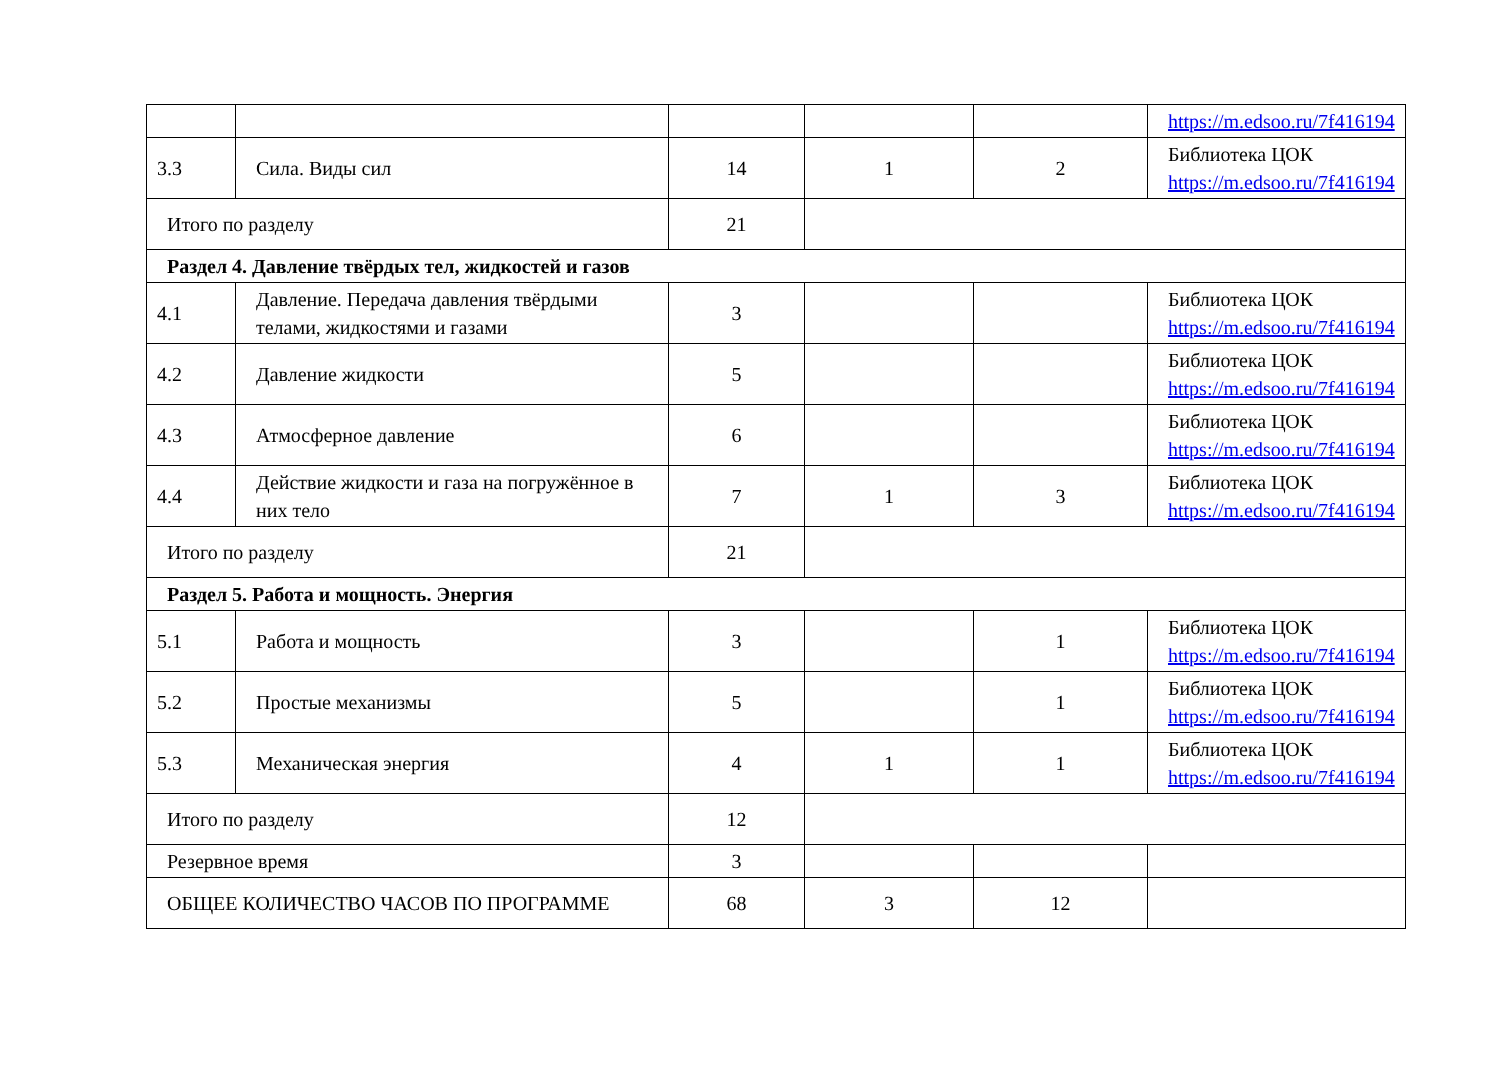| | | | | | https://m.edsoo.ru/7f416194 |
| 3.3 | Сила. Виды сил | 14 | 1 | 2 | Библиотека ЦОК https://m.edsoo.ru/7f416194 |
| Итого по разделу | | 21 | | | |
| Раздел 4. Давление твёрдых тел, жидкостей и газов | | | | | |
| 4.1 | Давление. Передача давления твёрдыми телами, жидкостями и газами | 3 | | | Библиотека ЦОК https://m.edsoo.ru/7f416194 |
| 4.2 | Давление жидкости | 5 | | | Библиотека ЦОК https://m.edsoo.ru/7f416194 |
| 4.3 | Атмосферное давление | 6 | | | Библиотека ЦОК https://m.edsoo.ru/7f416194 |
| 4.4 | Действие жидкости и газа на погружённое в них тело | 7 | 1 | 3 | Библиотека ЦОК https://m.edsoo.ru/7f416194 |
| Итого по разделу | | 21 | | | |
| Раздел 5. Работа и мощность. Энергия | | | | | |
| 5.1 | Работа и мощность | 3 | | 1 | Библиотека ЦОК https://m.edsoo.ru/7f416194 |
| 5.2 | Простые механизмы | 5 | | 1 | Библиотека ЦОК https://m.edsoo.ru/7f416194 |
| 5.3 | Механическая энергия | 4 | 1 | 1 | Библиотека ЦОК https://m.edsoo.ru/7f416194 |
| Итого по разделу | | 12 | | | |
| Резервное время | | 3 | | | |
| ОБЩЕЕ КОЛИЧЕСТВО ЧАСОВ ПО ПРОГРАММЕ | | 68 | 3 | 12 | |